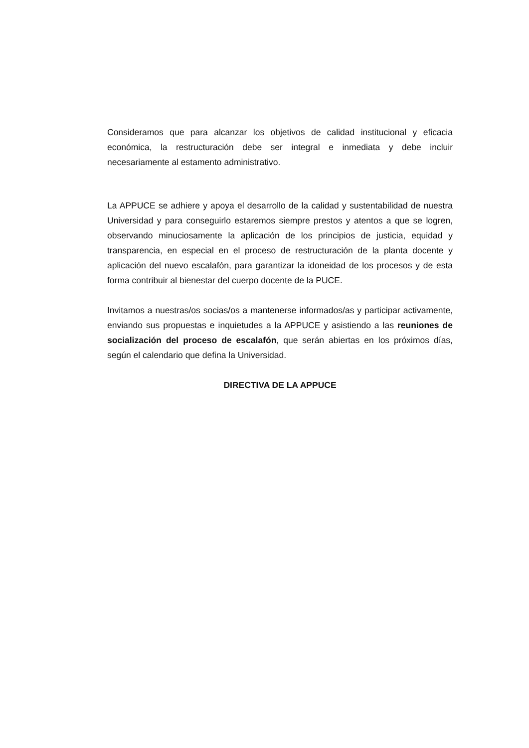Consideramos que para alcanzar los objetivos de calidad institucional y eficacia económica, la restructuración debe ser integral e inmediata y debe incluir necesariamente al estamento administrativo.
La APPUCE se adhiere y apoya el desarrollo de la calidad y sustentabilidad de nuestra Universidad y para conseguirlo estaremos siempre prestos y atentos a que se logren, observando minuciosamente la aplicación de los principios de justicia, equidad y transparencia, en especial en el proceso de restructuración de la planta docente y aplicación del nuevo escalafón, para garantizar la idoneidad de los procesos y de esta forma contribuir al bienestar del cuerpo docente de la PUCE.
Invitamos a nuestras/os socias/os a mantenerse informados/as y participar activamente, enviando sus propuestas e inquietudes a la APPUCE y asistiendo a las reuniones de socialización del proceso de escalafón, que serán abiertas en los próximos días, según el calendario que defina la Universidad.
DIRECTIVA DE LA APPUCE